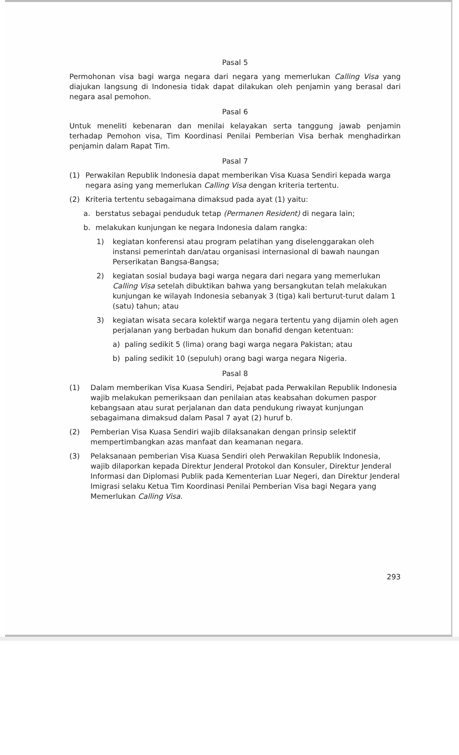Pasal 5
Permohonan visa bagi warga negara dari negara yang memerlukan Calling Visa yang diajukan langsung di Indonesia tidak dapat dilakukan oleh penjamin yang berasal dari negara asal pemohon.
Pasal 6
Untuk meneliti kebenaran dan menilai kelayakan serta tanggung jawab penjamin terhadap Pemohon visa, Tim Koordinasi Penilai Pemberian Visa berhak menghadirkan penjamin dalam Rapat Tim.
Pasal 7
(1) Perwakilan Republik Indonesia dapat memberikan Visa Kuasa Sendiri kepada warga negara asing yang memerlukan Calling Visa dengan kriteria tertentu.
(2) Kriteria tertentu sebagaimana dimaksud pada ayat (1) yaitu:
a. berstatus sebagai penduduk tetap (Permanen Resident) di negara lain;
b. melakukan kunjungan ke negara Indonesia dalam rangka:
1) kegiatan konferensi atau program pelatihan yang diselenggarakan oleh instansi pemerintah dan/atau organisasi internasional di bawah naungan Perserikatan Bangsa-Bangsa;
2) kegiatan sosial budaya bagi warga negara dari negara yang memerlukan Calling Visa setelah dibuktikan bahwa yang bersangkutan telah melakukan kunjungan ke wilayah Indonesia sebanyak 3 (tiga) kali berturut-turut dalam 1 (satu) tahun; atau
3) kegiatan wisata secara kolektif warga negara tertentu yang dijamin oleh agen perjalanan yang berbadan hukum dan bonafid dengan ketentuan:
a) paling sedikit 5 (lima) orang bagi warga negara Pakistan; atau
b) paling sedikit 10 (sepuluh) orang bagi warga negara Nigeria.
Pasal 8
(1) Dalam memberikan Visa Kuasa Sendiri, Pejabat pada Perwakilan Republik Indonesia wajib melakukan pemeriksaan dan penilaian atas keabsahan dokumen paspor kebangsaan atau surat perjalanan dan data pendukung riwayat kunjungan sebagaimana dimaksud dalam Pasal 7 ayat (2) huruf b.
(2) Pemberian Visa Kuasa Sendiri wajib dilaksanakan dengan prinsip selektif mempertimbangkan azas manfaat dan keamanan negara.
(3) Pelaksanaan pemberian Visa Kuasa Sendiri oleh Perwakilan Republik Indonesia, wajib dilaporkan kepada Direktur Jenderal Protokol dan Konsuler, Direktur Jenderal Informasi dan Diplomasi Publik pada Kementerian Luar Negeri, dan Direktur Jenderal Imigrasi selaku Ketua Tim Koordinasi Penilai Pemberian Visa bagi Negara yang Memerlukan Calling Visa.
293